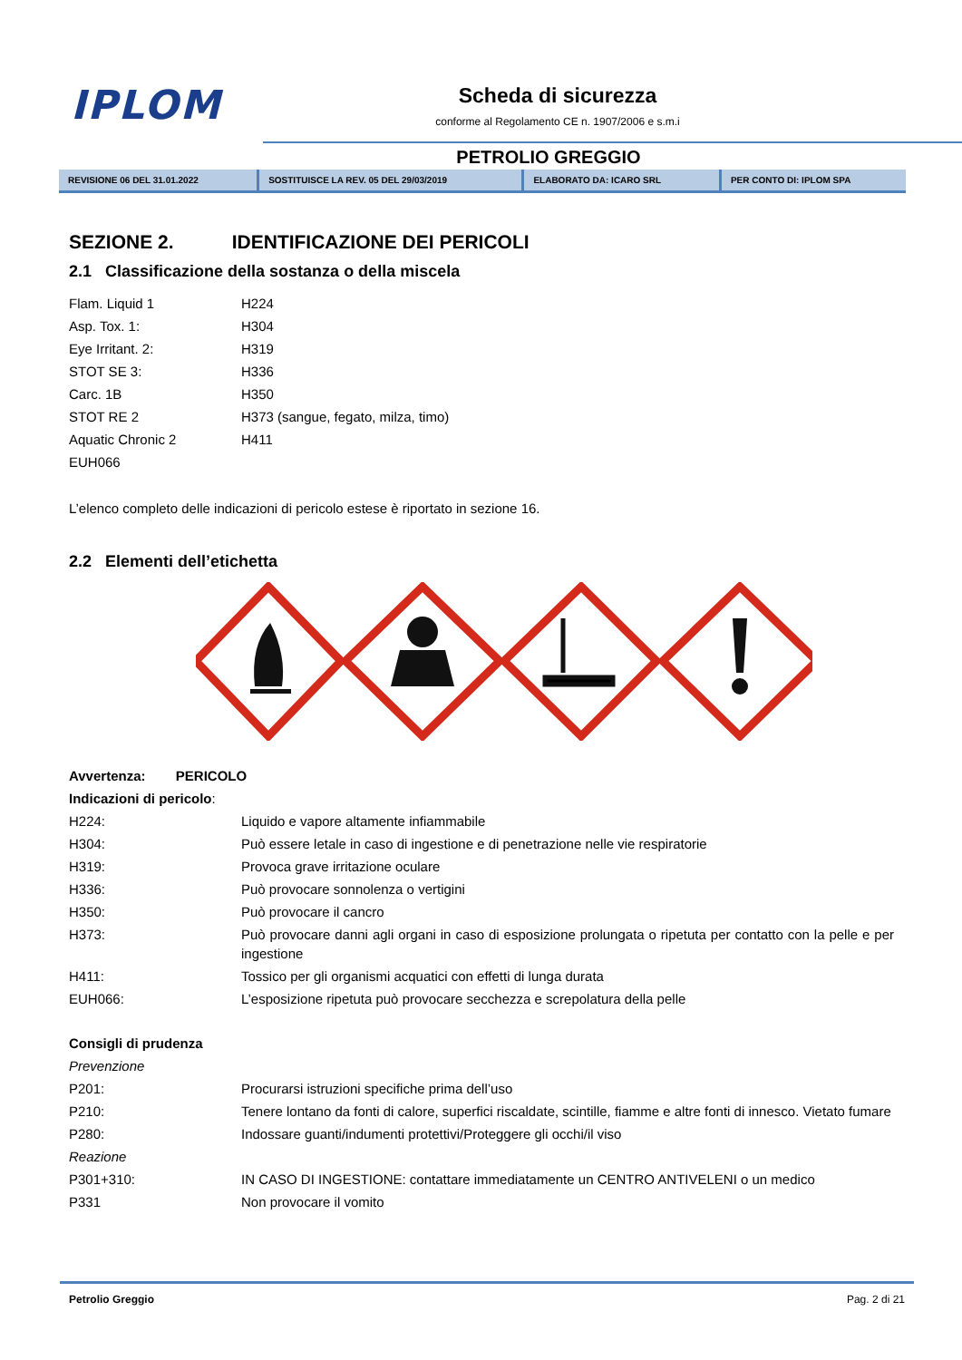IPLOM
Scheda di sicurezza
conforme al Regolamento CE n. 1907/2006 e s.m.i
PETROLIO GREGGIO
| REVISIONE 06 DEL 31.01.2022 | SOSTITUISCE LA REV. 05 DEL 29/03/2019 | ELABORATO DA: ICARO SRL | PER CONTO DI: IPLOM SPA |
SEZIONE 2. IDENTIFICAZIONE DEI PERICOLI
2.1 Classificazione della sostanza o della miscela
| Flam. Liquid 1 | H224 |
| Asp. Tox. 1: | H304 |
| Eye Irritant. 2: | H319 |
| STOT SE 3: | H336 |
| Carc. 1B | H350 |
| STOT RE 2 | H373 (sangue, fegato, milza, timo) |
| Aquatic Chronic 2 | H411 |
| EUH066 | |
L’elenco completo delle indicazioni di pericolo estese è riportato in sezione 16.
2.2 Elementi dell’etichetta
Avvertenza: PERICOLO
Indicazioni di pericolo:
| H224: | Liquido e vapore altamente infiammabile |
| H304: | Può essere letale in caso di ingestione e di penetrazione nelle vie respiratorie |
| H319: | Provoca grave irritazione oculare |
| H336: | Può provocare sonnolenza o vertigini |
| H350: | Può provocare il cancro |
| H373: | Può provocare danni agli organi in caso di esposizione prolungata o ripetuta per contatto con la pelle e per ingestione |
| H411: | Tossico per gli organismi acquatici con effetti di lunga durata |
| EUH066: | L’esposizione ripetuta può provocare secchezza e screpolatura della pelle |
Consigli di prudenza
| Prevenzione | |
| P201: | Procurarsi istruzioni specifiche prima dell’uso |
| P210: | Tenere lontano da fonti di calore, superfici riscaldate, scintille, fiamme e altre fonti di innesco. Vietato fumare |
| P280: | Indossare guanti/indumenti protettivi/Proteggere gli occhi/il viso |
| Reazione | |
| P301+310: | IN CASO DI INGESTIONE: contattare immediatamente un CENTRO ANTIVELENI o un medico |
| P331 | Non provocare il vomito |
Petrolio Greggio Pag. 2 di 21